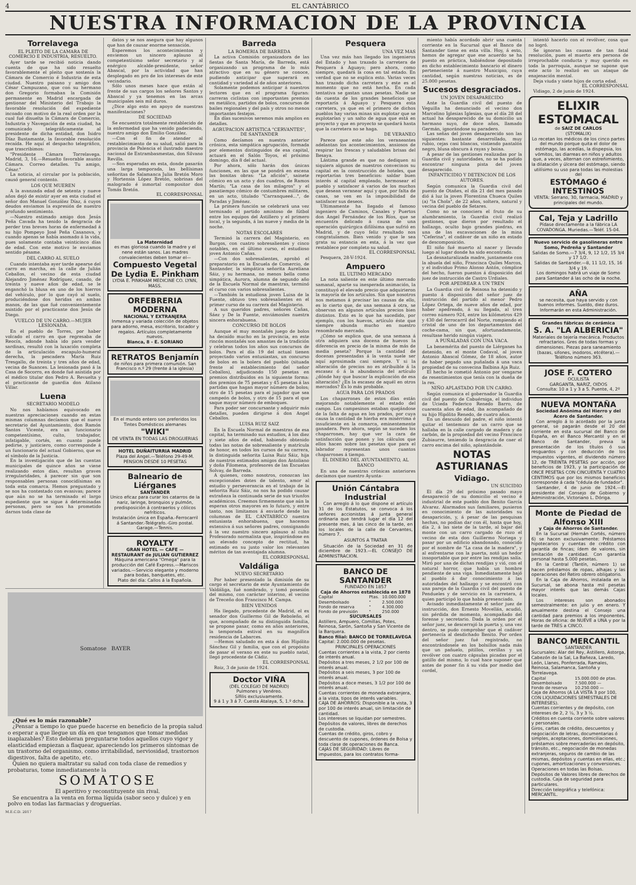4 EL CANTÁBRICO
NUESTRA INFORMACION DE LA PROVINCIA
Torrelavega
EL PLEITO DE LA CAMARA DE COMERCIO E INDUSTRIA, RESUELTO.
Ayer tarde se recibió noticia dando cuenta de que ha sido resuelto favorablemente el pleito que sostenía la Cámara de Comercio é Industria de esta ciudad. Nuestro paisano y amigo don César Campuzano, que con su hermano don Gregorio formaban la Comisión permanente en Madrid encargada de gestionar del Ministerio del Trabajo la favorable resolución del expediente incoado con motivo de la real orden por la cual fué disuelta la Cámara de Comercio, Industria y Navegación de esta ciudad, ha comunicado telegráficamente al presidente de dicha entidad, don Isidro Díaz Bustamante, la favorable resolución recaída. He aquí el despacho telegráfico, que trascribimos:
"Presidente Cámara Torrelavega. Madrid, 3, 16.—Resuelto favorable asunto Cámara. Correo detalles. Tu amigo, César."
La noticia, al circular por la población, causó general contento.
LOS QUE MUEREN
A la avanzada edad de setenta y nueve años dejó de existir ayer en esta ciudad el señor don Manuel González Díaz, á cuyos deudos enviamos la expresión de nuestro profundo sentimiento.
—Nuestro estimado amigo don Jesús Peña Cavada ha tenido la desgracia de perder tras breves horas de enfermedad á su hijo Pompeyo José Peña Casanova, y cuando apenas se había asomado á la vida, pues solamente contaba veinticinco días de edad. Con este motivo le enviamos sentido pésame.
DEL CARRO AL SUELO
Cuando intentaba ayer tarde apearse del carro en marcha, en la calle de Julián Ceballos, el vecino de esta ciudad Alejandro Jiménez Rodríguez, casado, de treinta y nueve años de edad, se le enganchó la blusa en uno de los hierros del vehículo, por lo que cayó al suelo, produciéndose dos heridas en ambas manos, de las que fué convenientemente asistido por el practicante don Jesús de Diego.
VUELCO DE UN CARRO.—MUJER LESIONADA.
En el pueblo de Torres, por haber volcado el carro en que regresaba de Reocín, adonde había ido para vender sardinas, resultó con la luxación completa de la articulación escapulo-humeral derecha, la pescadera María Ruiz Tresgallo, de treinta y tres años de edad, vecina de Suances. La lesionada pasó á la Casa de Socorro, en donde fué asistida por el médico titular don Pedro A. Revuelta y el practicante de guardia don Atilano Villar.
Luena
SECRETARIO MODELO
No nos habíamos equivocado en nuestras apreciaciones cuando en estas mismas columnas decíamos que el nuevo secretario del Ayuntamiento, don Ramón Santos Vicente, era un funcionario competentísimo, culto, trabajador, infatigable, cortés, en cuanto puede pedirse, y justiciero, como corresponde á un funcionario del actual Gobierno, que es el símbolo de la Justicia.
En la investigación que de las cuentas municipales de quince años se viene realizando estos días, resultan graves irregularidades, á parecer sin que son responsables personas conocidísimas en toda esta comarca. Hemos preguntado y se nos ha contestado con evasivas; parece que aún no se ha terminado el largo expediente que se sigue á determinadas personas, pero se nos ha prometido darnos toda clase de
datos y se nos asegura que hay algunos que han de causar enorme sensación.
Esperemos los acontecimientos y enviemos un sincero aplauso al competentísimo señor secretario y al enérgico alcalde-presidente, señor Abascal, por la actividad que han desplegado en pro de los intereses de este vecindario.
Sólo unos meses hace que están al frente de sus cargos los señores Santos y Abascal y ya tenemos en las arcas municipales seis mil duros.
¿Dice algo esto en apoyo de nuestras manifestaciones?
DE SOCIEDAD
Se encuentra totalmente restablecido de la enfermedad que ha venido padeciendo, nuestro amigo don Emilio González.
—Con el fin de atender al restablecimiento de su salud, salió para la provincia de Palencia el ilustrado maestro nacional de Entrambasmestas, don Silvano Revilla.
—Son esperadas en esta, donde pasarán una larga temporada, las bellísimas señoritas de Salamanca Julia Bretón Moro y Hortensia López Bretón, sobrinas del malogrado é inmortal compositor don Tomás Bretón.
EL CORRESPONSAL
La Maternidad
es mas gloriosa cuando la madre y el nene están sanos. Las madres convalecientes deben tomar el—
Compuesto Vegetal De Lydia E. Pinkham
LYDIA E. PINKHAM MEDICINE CO. LYNN, MASS.
ORFEBRERIA MODERNA
NACIONAL Y EXTRANJERA
Inmensa y variada colección de objetos para adorno, mesa, escritorio, tocador y regalos. Artículos completamente nuevos.
Blanca, 8 - E. SORIANO
RETRATOS Benjamín
de niños para primera comunión. San Francisco n.º 29 (frente á la iglesia)
En el mundo entero son preferidos los Tintes Domésticos alemanes
"WIKI"
DE VENTA EN TODAS LAS DROGUERIAS
HOTEL DUÑAITURRIA MADRID
Plaza del Angel.—Teléfono 29-49-M.
PENSION DESDE 10 PESETAS
Balneario de Liérganes
SANTANDER
Unico eficaz para curar los catarros de la nariz, laringe, bronquios y pulmón, predisposición á contraerlos y cólicos nefríticos.
Instalación única en España.-Ferrocarril á Santander.-Telégrafo.-Giro postal. Garage.—Tennis.
ROYALTY
GRAN HOTEL — CAFE — RESTAURANT de JULIAN GUTIERREZ
Máquina americana "Omega" para la producción del Café Express.—Mariscos variados.—Servicio elegante y moderno para bodas, banquetes, etc.
Plato del día: Callos á la Española.
Somatose BAYER
¿Qué es lo más razonable?
¿Pensar a tiempo lo que puede hacerse en beneficio de la propia salud o esperar a que llegue un día en que tengamos que tomar medidas inaplazables? Esto debieran preguntarse todos aquellos cuyo vigor y elasticidad empiezan a flaquear, apareciendo los primeros síntomas de un trastorno del organismo, como irritabilidad, nerviosidad, trastornos digestivos, falta de apetito, etc.
Quien no quiera maltratar su salud con toda clase de remedios y probaturas, tome inmediatamente la
SOMATOSE
El aperitivo y reconstituyente sin rival.
Se encuentra a la venta en forma líquida (sabor seco y dulce) y en polvo en todas las farmacias y droguerías.
M.E.C.D. 2017
Barreda
LA ROMERIA DE BARREDA
La activa Comisión organizadora de las fiestas de Santa María, de Barreda, está organizando un programa de lo más atractivo que en su género se conoce, pudiendo anticipar que superará en cantidad y variedad al de años anteriores.
Solamente podemos anticipar á nuestros lectores que en el programa figuran: carreras ciclistas con importantes premios en metálico, partidos de bolos, concursos de bailes regionales y del país y otros no menos importantes festejos.
En días sucesivos seremos más amplios en detalles.
AGRUPACION ARTISTICA "CERVANTES", DE SANTANDER
Como decíamos en nuestra anterior crónica, esta simpática agrupación, formada por elementos distinguidos de esa capital, actuará en el Salón Toyos, el próximo domingo, día 8 del actual.
Por ahora, sólo harán dos únicas funciones, en las que se pondrá en escena las bonitas obras: "La afición", sainete cómico en un acto y dos cuadros, de Ramos Martín; "La casa de los milagros" y el pasatiempo cómico de costumbres militares, en un acto, titulado "Carranqueeé...", de Paradas y Jiménez.
La primera función se celebrará una vez terminado el partido amistoso de fútbol entre los equipos del Astillero y el primero local, y la segunda, á las nueve y media de la noche.
NOTAS ESCOLARES
Terminó la carrera del Magisterio, en Burgos, con cuatro sobresalientes y cinco notables, en el último curso, el estudioso joven Antonio Cañas.
—Con dos sobresalientes, aprobó el preparatorio en la Escuela de Comercio, de Santander, la simpática señorita Aureliana Sáiz, y su hermana, no menos bella como simpática, Aurora, alumna de segundo año de la Escuela Normal de maestras, terminó el curso con varios sobresalientes.
—También la estudiosa joven Luisa de la Fuente, obtuvo tres sobresalientes en el primer curso de su carrera del Magisterio.
A sus queridos padres, señores Cañas, Sáez y De la Fuente, enviámosles nuestra sincera enhorabuena.
CONCURSO DE BOLOS
Aunque el muy montañés juego de bolos ha decaído mucho en la provincia, en este rincón montañés son amantes de la tradición y celebran todos los años sus concursos de bolos. Para el día 19 del actual tienen proyectado varios entusiastas, un concurso de bolos en la bolera del pueblo (situada frente al establecimiento del señor Ceballos), adjudicando 150 pesetas en premios distribuidos en la siguiente forma: dos premios de 75 pesetas y 45 pesetas á las partidas que hagan mayor número de bolos; otro de 15 pesetas para el jugador que sea campeón de bolos, y otro de 15 para el que saque mayor número de emboques.
Para poder ser concursante y adquirir más detalles, pueden dirigirse á don Angel Ceballos.
LUISA RUIZ SAIZ
En la Escuela Normal de maestras de esa capital, ha terminado sus estudios, á los diez y siete años de edad, habiendo obtenido todas las notas de sobresaliente y matrícula de honor, en todos los cursos de su carrera, la distinguida señorita Luisa Ruiz Sáiz, hija de nuestros estimados amigos don Antoliano y doña Filomena, profesores de las Escuelas Solvay, de Barreda.
A quienes, como nosotros, conozcan las excepcionales dotes de talento, amor al estudio y perseverancia en el trabajo de la señorita Ruiz Sáiz, no nos ha podido causar extrañeza la continuada serie de sus triunfos académicos. Creemos firmemente que aún la esperan otros mayores en lo futuro, y entre tanto, nos limitamos á enviarle desde las columnas de EL CANTABRICO nuestra entusiasta enhorabuena, que hacemos extensiva á sus señores padres, consignando á la vez nuestro sincero aplauso al culto Profesorado normalista que, inspirándose en un elevado concepto de rectitud, ha estimado en su justo valor los relevantes méritos de tan aventajada alumna.
EL CORRESPONSAL
Valdáliga
NUEVO SECRETARIO
Por haber presentado la dimisión de su cargo el secretario de este Ayuntamiento de Valdáliga, fué nombrado, y tomó posesión del mismo, con carácter interino, el vecino de Treceño don Francisco M. Campa.
BIEN VENIDOS
Ha llegado, procedente de Madrid, el ex senador don Guillermo Gil de Reboleño, el que, acompañado de su distinguida familia, se propone pasar, como en años anteriores, la temporada estival en su magnífica residencia de Labarces.
—Hemos saludado en esta á don Hipólito Sánchez Gil y familia, que con el propósito de pasar el verano en este su pueblo natal, llegó procedente de Cádiz.
EL CORRESPONSAL
Roiz, 3 de junio de 1924.
Doctor VIÑA
(DEL COLEGIO DE MADRID)
Pulmones y Venéreo.
Sífilis exclusivamente.
9 á 1 y 3 á 7. Cuesta Atalaya, 5, 1.º dcha.
Pesquera
UNA VEZ MAS
Una vez más han llegado los ingenieros del Estado y han trazado la carretera de Pesquera á Aguayo; pero ahora, como siempre, quedará la cosa en tal estado. En verdad que no se explica esto. Varias veces han trazado dicha carretera y este es el momento que no está hecha. En cada tentativa se gastan unas pesetas. Nadie se da cuenta de los grandes beneficios que reportaría á Aguayo y Pesquera esta carretera, ya que en el primero de dichos pueblos hay varias minas sin explotar que se explotarían y un salto de agua que está en proyecto y que en proyecto se quedará hasta que la carretera no se haga.
DE VERANEO
Parece que este año los veraneantes adelantan los acontecimientos, ansiosos de respirar las frescas y saludables brisas del Besaya.
Lástima grande es que no dediquen ni siquiera algunos de nuestros convecinos su capital en la construcción de hoteles, que reportarían tres beneficios: saldar buen interés al capital empleado, hermosear el pueblo y satisfacer á varios de los muchos que desean veranear aquí y que, por falta de casas, se ven en la imposibilidad de satisfacer sus deseos.
Ultimamente ha llegado el famoso ingeniero de Caminos, Canales y Puertos don Angel Fernández de los Ríos, que se encuentra delicado á causa de una operación quirúrgica difilísima que sufrió en Madrid, y de cuyo feliz resultado nos congratulamos. Bien venido y que le sea grata su estancia en esta, á la vez que restablece por completo su salud.
EL CORRESPONSAL
Pesquera, 28-V-1924.
Ampuero
EL ULTIMO MERCADO
La nota saliente en este último mercado samanal, aparte su inesperada animación, la constituyó el elevado precio que adquirieron la mayoría de los artículos. Sin que nosotros nos metamos á precisar las causas de ello, es lo cierto que, de una semana á otra, se observan en algunos artículos precios bien distintos. Esto es lo que ha sucedido, por ejemplo, con los huevos, artículo éste que siempre abunda mucho en nuestro renombrado mercado.
¿Cómo se explica que, de una semana á otra adquiera una docena de huevos la diferencia en precio de la misma de más de media peseta? Porque la cantidad de docenas presentadas á la venta suele ser aquí aproximada casi siempre. Y si la alteración de precios no es atribuible á la escasez ó á la abundancia del artículo ¿dónde hay que buscar la explicación de esa alteración? ¿En la escasez de aquél en otros mercados? Es lo más probable.
AGUA PARA LOS PRADOS
Los chaparrones de estos días están mejorando notablemente el estado del campo. Los campesinos estaban quejándose de la falta de agua en los prados, por cuya causa la cantidad de hierba era misérrima é insuficiente en la comarca, eminentemente ganadera. Pero ahora, según se suceden los chaparrones, hay que ver la cara de satisfacción que ponen y los cálculos que ellos hacen sobre las pesetas que para el labrador representan unos cuantos chaparrones á tiempo.
EL DINERO DEL AYUNTAMIENTO, AL BANCO
En una de nuestras crónicas anteriores decíamos que nuestro Ayunta-
Unión Cántabra Industrial
Con arreglo á lo que dispone el artículo 31 de los Estatutos, se convoca á los señores accionistas á junta general ordinaria que tendrá lugar el día 12 del presente mes, á las cinco de la tarde, en los locales de la calle de Cervantes, número 7.
ASUNTOS A TRATAR
Situación de la Sociedad en 31 de diciembre de 1923.—EL CONSEJO DE ADMINISTRACION.
BANCO DE SANTANDER
FUNDADO EN 1857
Caja de Ahorros establecida en 1878
| Capital | Ptas. | 10.000.000 |
| Desembolsado | " | 2.500.000 |
| Fondo de reserva | " | 4.300.000 |
| Fondo de previsión | " | 250.000 |
SUCURSALES
Astillero, Ampuero, Comillas, Potes, Reinosa, Sarón, Santoña y San Vicente de la Barquera.
Banco filial: BANCO DE TORRELAVEGA
Capital: 2.000.000 de pesetas.
PRINCIPALES OPERACIONES
Cuentas corrientes a la vista, 2 por ciento de interés anual.
Depósitos a tres meses, 2 1/2 por 100 de interés anual.
Depósitos a seis meses, 3 por 100 de interés anual.
Depósitos a doce meses, 3 1/2 por 100 de interés anual.
Cuentas corrientes de moneda extranjera, a la vista, tipos de interés variables.
CAJA DE AHORROS: Disponible a la vista, 3 por 100 de interés anual, sin limitación de cantidad.
Los intereses se liquidan por semestres.
Depósitos de valores, libres de derechos de custodia.
Cuentas de crédito, giros, cobro y descuento de cupones, órdenes de Bolsa y toda clase de operaciones de Banca.
CAJAS DE SEGURIDAD: Libres de impuestos, para los contratos forma-
miento había acordado abrir una cuenta corriente en la Sucursal que el Banco de Santander tiene en esta villa. Hoy, á esto, hemos de agregar que ese acuerdo se ha puesto en práctica, habiéndose depositado en dicho establecimiento bancario el dinero perteneciente á nuestro Municipio, cuya cantidad, según nuestras noticias, es de 25.000 pesetas.
Sucesos desgraciados.
UN JOVEN DESAPARECIDO
Ante la Guardia civil del puesto de Veguilla ha denunciado el vecino don Marcelino Iglesias Iglesias, que el día 28 del actual ha desaparecido de su domicilio un hermano suyo, de doce años, llamado Germán, ignorándose su paradero.
Las señas del joven desaparecido son las siguientes: bastante desarrollado, muy rubio, cejas casi blancas, vistiendo pantalón negro, blusa obscura á rayas y boina.
A pesar de las gestiones realizadas por la Guardia civil y autoridades, no se ha podido encontrar ninguna pista del joven desaparecido.
INFANTICIDIO Y DETENCION DE LOS AUTORES.
Según comunica la Guardia civil del puesto de Otañes, el día 21 del mes pasado dió á luz la joven Florentina Chueca Quiles (a) "la Chola", de 22 años, soltera, natural y vecina del pueblo de Setares.
Como no se conociera el fruto de su alumbramiento, la Guardia civil realizó gestiones, que dieron por resultado el hallazgo, oculto bajo grandes piedras, en una de las excavaciones de la mina "Ceferina", el cadáver de un niño en estado de descomposición.
El niño fué muerto al nacer y llevado luego al lugar donde ha sido encontrado.
La desnaturalizada madre, juntamente con la abuela del niño, Francisca Quiles Marcos, y el individuo Primo Alonso Antón, cómplice del hecho, fueron puestos á disposición del juez de instrucción de Castro Urdiales.
POR APEDREAR A UN TREN
La Guardia civil de Reinosa ha detenido y puesto á disposición del señor juez de instrucción del partido al menor Pedro López Ortega, de nueve años de edad, por haber apedreado, á su llegada, al tren correo número 924, entre los kilómetros 429 y 430 del ferrocarril del Norte, rompiendo el cristal de uno de los departamentos del coche-cama, sin que, afortunadamente, resultase herido ningún viajero.
A PUÑALADAS CON UNA VACA.
La benemérita del puesto de Liérganes ha detenido, en el monte Codaval, al joven Antonio Abascal Gómez, de 18 años, autor de haber pegado una puñalada á una vaca propiedad de su convecina Balbina Aja Ruiz.
El hecho le cometió Antonio por vengarse de resentimientos que tenía con la dueña de la res.
NIÑO APLASTADO POR UN CARRO.
Según comunica el gobernador la Guardia civil del puesto de Cabuérniga, el individuo de Ucieda Federico Renedo Barro, de cuarenta años de edad, iba acompañado de su hijo Hipólito Renedo, de cuatro años.
En un descuido del padre, el niño intentó quitar el tentemozo de un carro que se hallaba en la calle cargado de madera y de carbón, de la propiedad del vecino Francisco Zubiaurre, teniendo la desgracia de caer el carro encima del niño, aplastándole.
NOTAS ASTURIANAS
Vidiago.
UN SUICIDIO
El día 29 del próximo pasado mayo desapareció de su domicilio el vecino é industrial de este pueblo don Benito García Alvarez. Alarmados sus familiares, pusieron en conocimiento de las autoridades su desaparición, y, á pesar de las pesquisas hechas, no podían dar con él, hasta que hoy, día 2, á las siete de la tarde, al bajar del monte con un carro cargado de rozo el vecino de esta don Guillermo Noriega y pasar por un edificio abandonado, conocido por el nombre de "La casa de la madera", y al enfrentarse con la puerta, notó un hedor insoportable que por entre las rendijas salía. Miró por una de dichas rendijas y vió, con el natural horror, que había un hombre pendiente de una viga. Inmediatamente bajó al pueblo á dar conocimiento á las autoridades del hallazgo y se encontró con una pareja de la Guardia civil del puesto de Pendueles y de servicio en la carretera, á quien participó lo que había presenciado.
Avisado inmediatamente el señor juez de instrucción, don Ernesto Movellán, acudió, sin pérdida de momento, acompañado del forense y secretario. Dada la orden por el señor juez, se descerrajó la puerta y, una vez dentro, se pudo comprobar que el cadáver pertenecía al desdichado Benito. Por orden del señor juez fué registrado, no encontrándosele en los bolsillos nada más que un pañuelo, pitillos, cerillas y un revólver con cuatro cápsulas picadas por el gatillo del mismo, lo cual hace suponer que antes de poner fin á su vida por medio del cordel,
intentó hacerlo con el revólver, cosa que no logró.
Se ignoran las causas de tan fatal resolución, pues el muerto era persona de irreprochable conducta y muy querido en toda la parroquia, aunque se supone que este acto lo realizó en un ataque de enajenación mental.
Deja viuda y siete hijos de corta edad.
EL CORRESPONSAL
Vidiago, 2 de junio de 1924.
ELIXIR ESTOMACAL
de SAIZ DE CARLOS
(STOMALIX)
Lo recetan los médicos de los cinco partes del mundo porque quita el dolor de estómago, las acedías, la dispepsia, los vómitos, las diarreas en niños y adultos que, a veces, alternan con estreñimiento, la dilatación y úlcera del estómago, siendo utilísimo su uso para todas las molestias del
ESTÓMAGO é INTESTINOS
VENTA: Serrano, 30, farmacia, MADRID y principales del mundo.
Cal, Teja y Ladrillo
Pídase directamente a la fábrica LA COVADONGA. Muriedas.—Teléf. 15-04.
Nuevo servicio de gasolineras entre Somo, Pedreña y Santander
Salidas de Somo.—7 3/4, 9, 12 1/2, 15 3/4 y 17 1/2.
Salidas de Santander.—8, 11 1/2, 15, 16 3/4 y 19.
Los domingos habrá un viaje de Somo para Santander á las ocho de la noche.
AÑA
se necesita, que haya servido y con buenos informes. Sueldo, diez duros. Informarán en esta Administración.
Grandes fábricas de cerámica
S. A. "LA ALBERICIA"
Materiales de tejería mecánica. Productos refractarios. Gres de todas formas y dimensiones. Piezas para saneamiento (bazas, sifones, inodoros, etcétera).—Teléfono número 363.
JOSE F. COTERO
OCULISTA
GARGANTA, NARIZ, OIDOS
Consulta: 10 a 1 y 3 a 5. Puente, 4, 2º
NUEVA MONTAÑA
Sociedad Anónima del Hierro y del Acero de Santander.
Con arreglo á lo acordado por la junta general, se pagarán desde el 20 del corriente en esta sucursal del Banco de España, en el Banco Mercantil y en el Banco de Santander, previa la presentación de los títulos ó sus resguardos y con deducción de los impuestos vigentes, el dividendo número 12, de TREINTA PESETAS por acción, por beneficios de 1923, y la participación de ONCE PESETAS CON CINCUENTA Y CUATRO CENTIMOS que por los mismos beneficios corresponde á cada "cédula de fundador".
Santander, 4 de junio de 1924.—El presidente del Consejo de Gobierno y Administración, Victoriano L. Dóriga.
Monte de Piedad de Alfonso XIII
y Caja de Ahorros de Santander.
En la Sucursal (Hernán Cortés, número 6) se hacen exclusivamente: Préstamos hipotecarios y cuentas de crédito con garantía de fincas; ídem de valores, sin limitación de cantidad. Con garantía personal hasta 5.000 pesetas.
En la Central (Tantín, número 1) se hacen préstamos de ropas, alhajas y las operaciones del Retiro obrero obligatorio.
En la Caja de Ahorros, instalada en la Sucursal, se abona hasta mil pesetas mayor interés que las demás Cajas locales.
Los intereses son abonados semestralmente: en julio y en enero. Y anualmente destina el Consejo una cantidad para premios a los imponentes. Horas de oficina: de NUEVE a UNA y por la tarde de TRES a CINCO.
BANCO MERCANTIL
SANTANDER
Sucursales: Alar del Rey, Astillero, Astorga, Cabezón de la Sal, La Bañeza, Laredo, León, Llanes, Ponferrada, Ramales, Reinosa, Salamanca, Santoña y Torrelavega.
| Capital | 15.000.000 de ptas. |
| Desembolsado | 7.500.000 — |
| Fondo de reserva | 10.250.000 — |
Caja de Ahorros (A LA VISTA 3 por 100, CON LIQUIDACIONES SEMESTRALES DE INTERESES).
Cuentas corrientes y de depósito, con intereses de 2, 2 ½, 3 y 3 ½.
Créditos en cuenta corriente sobre valores y personales.
Giros, cartas de crédito, descuentos y negociación de letras, documentarias ó simples, aceptaciones, domiciliaciones, préstamos sobre mercaderías en depósito, tránsito, etc., negociación de monedas extranjeras, seguros de cambio de las mismas, depósitos y cuentas en ellas, etc.; cupones, amortizaciones y conversiones.
Operaciones en todas las Bolsas. Depósitos de Valores libres de derechos de custodia. Caja de seguridad para particulares.
Dirección telegráfica y telefónica: MERCANTIL.